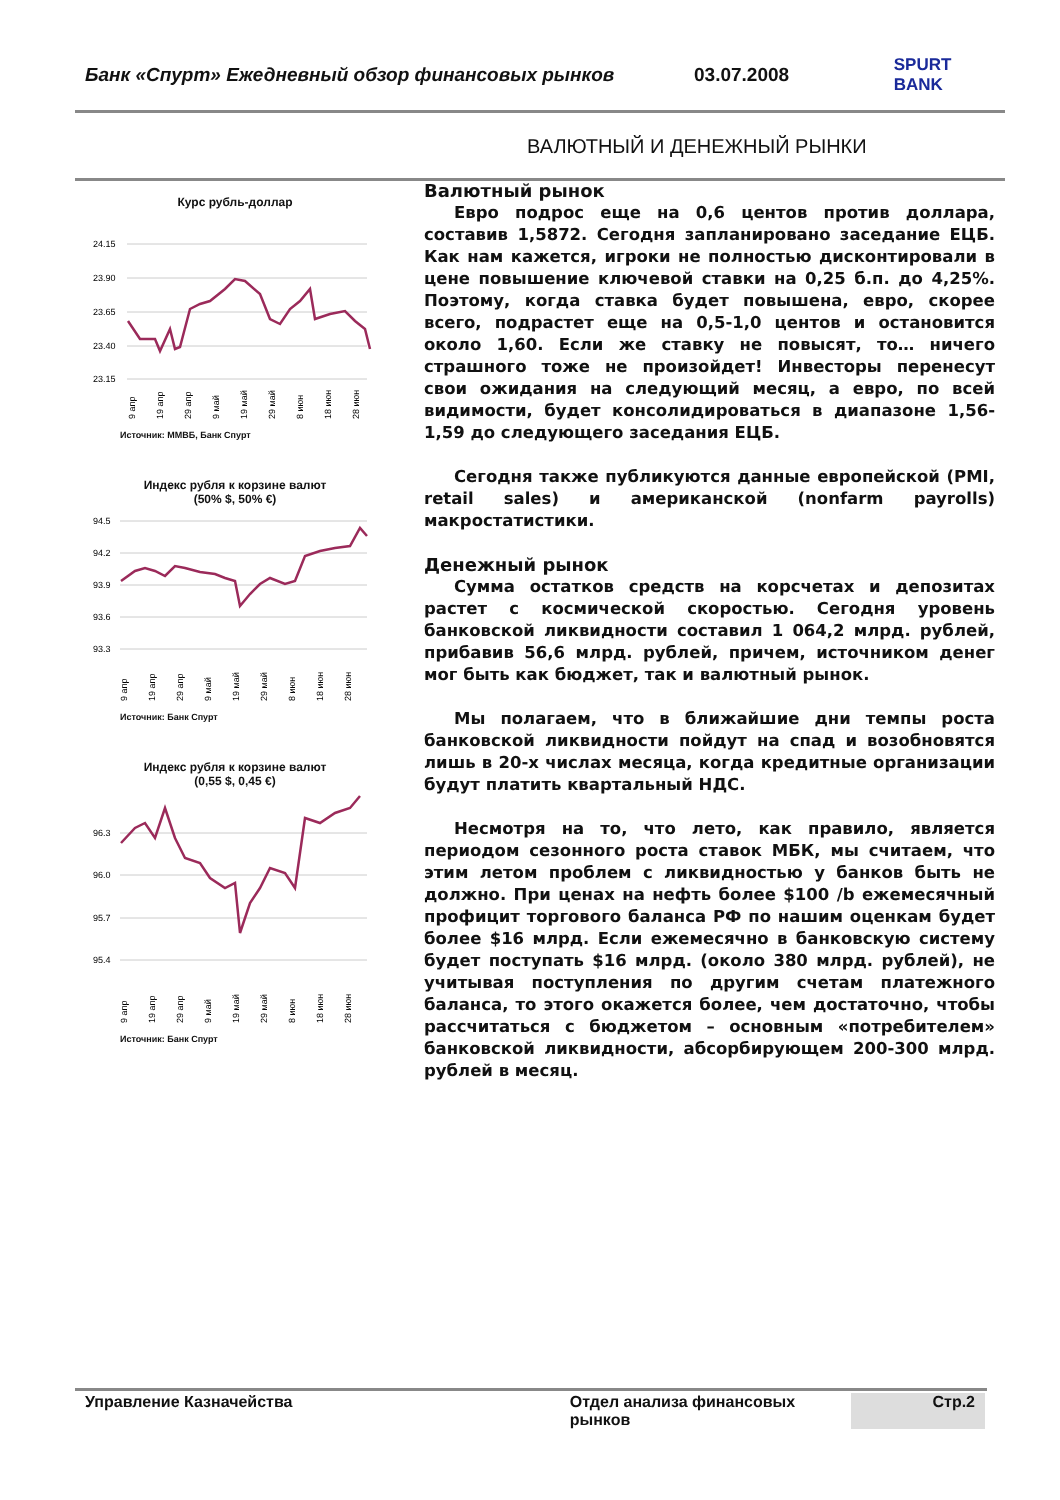Банк «Спурт» Ежедневный обзор финансовых рынков 03.07.2008 SPURT BANK
ВАЛЮТНЫЙ И ДЕНЕЖНЫЙ РЫНКИ
Курс рубль-доллар
24.15
23.90
23.65
23.40
23.15
9 апр
19 апр
29 апр
9 май
19 май
29 май
8 июн
18 июн
28 июн
Источник: ММВБ, Банк Спурт
Индекс рубля к корзине валют
(50% $, 50% €)
94.5
94.2
93.9
93.6
93.3
9 апр
19 апр
29 апр
9 май
19 май
29 май
8 июн
18 июн
28 июн
Источник: Банк Спурт
Индекс рубля к корзине валют
(0,55 $, 0,45 €)
96.3
96.0
95.7
95.4
9 апр
19 апр
29 апр
9 май
19 май
29 май
8 июн
18 июн
28 июн
Источник: Банк Спурт
Валютный рынок
Евро подрос еще на 0,6 центов против доллара, составив 1,5872. Сегодня запланировано заседание ЕЦБ. Как нам кажется, игроки не полностью дисконтировали в цене повышение ключевой ставки на 0,25 б.п. до 4,25%. Поэтому, когда ставка будет повышена, евро, скорее всего, подрастет еще на 0,5-1,0 центов и остановится около 1,60. Если же ставку не повысят, то… ничего страшного тоже не произойдет! Инвесторы перенесут свои ожидания на следующий месяц, а евро, по всей видимости, будет консолидироваться в диапазоне 1,56-1,59 до следующего заседания ЕЦБ.
Сегодня также публикуются данные европейской (PMI, retail sales) и американской (nonfarm payrolls) макростатистики.
Денежный рынок
Сумма остатков средств на корсчетах и депозитах растет с космической скоростью. Сегодня уровень банковской ликвидности составил 1 064,2 млрд. рублей, прибавив 56,6 млрд. рублей, причем, источником денег мог быть как бюджет, так и валютный рынок.
Мы полагаем, что в ближайшие дни темпы роста банковской ликвидности пойдут на спад и возобновятся лишь в 20-х числах месяца, когда кредитные организации будут платить квартальный НДС.
Несмотря на то, что лето, как правило, является периодом сезонного роста ставок МБК, мы считаем, что этим летом проблем с ликвидностью у банков быть не должно. При ценах на нефть более $100 /b ежемесячный профицит торгового баланса РФ по нашим оценкам будет более $16 млрд. Если ежемесячно в банковскую систему будет поступать $16 млрд. (около 380 млрд. рублей), не учитывая поступления по другим счетам платежного баланса, то этого окажется более, чем достаточно, чтобы рассчитаться с бюджетом – основным «потребителем» банковской ликвидности, абсорбирующем 200-300 млрд. рублей в месяц.
Управление Казначейства Отдел анализа финансовых рынков
Стр.2